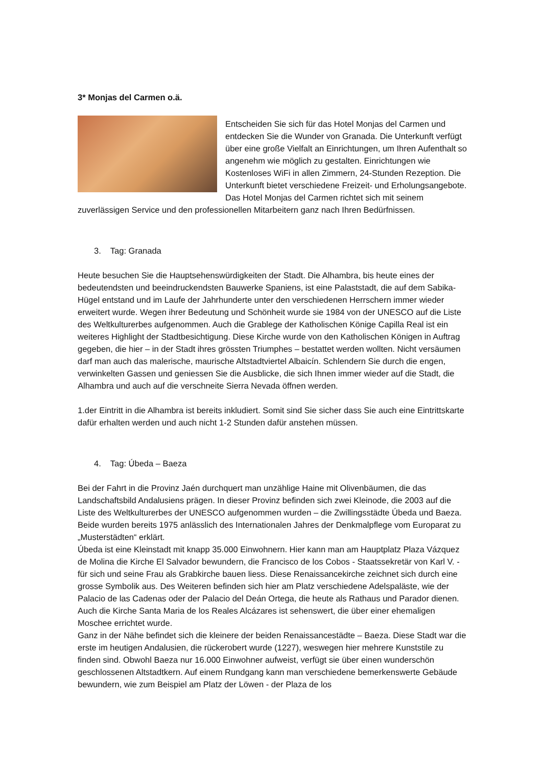3* Monjas del Carmen o.ä.
Entscheiden Sie sich für das Hotel Monjas del Carmen und entdecken Sie die Wunder von Granada. Die Unterkunft verfügt über eine große Vielfalt an Einrichtungen, um Ihren Aufenthalt so angenehm wie möglich zu gestalten. Einrichtungen wie Kostenloses WiFi in allen Zimmern, 24-Stunden Rezeption. Die Unterkunft bietet verschiedene Freizeit- und Erholungsangebote. Das Hotel Monjas del Carmen richtet sich mit seinem zuverlässigen Service und den professionellen Mitarbeitern ganz nach Ihren Bedürfnissen.
3. Tag: Granada
Heute besuchen Sie die Hauptsehenswürdigkeiten der Stadt. Die Alhambra, bis heute eines der bedeutendsten und beeindruckendsten Bauwerke Spaniens, ist eine Palaststadt, die auf dem Sabika-Hügel entstand und im Laufe der Jahrhunderte unter den verschiedenen Herrschern immer wieder erweitert wurde. Wegen ihrer Bedeutung und Schönheit wurde sie 1984 von der UNESCO auf die Liste des Weltkulturerbes aufgenommen. Auch die Grablege der Katholischen Könige Capilla Real ist ein weiteres Highlight der Stadtbesichtigung. Diese Kirche wurde von den Katholischen Königen in Auftrag gegeben, die hier – in der Stadt ihres grössten Triumphes – bestattet werden wollten. Nicht versäumen darf man auch das malerische, maurische Altstadtviertel Albaicín. Schlendern Sie durch die engen, verwinkelten Gassen und geniessen Sie die Ausblicke, die sich Ihnen immer wieder auf die Stadt, die Alhambra und auch auf die verschneite Sierra Nevada öffnen werden.
1.der Eintritt in die Alhambra ist bereits inkludiert. Somit sind Sie sicher dass Sie auch eine Eintrittskarte dafür erhalten werden und auch nicht 1-2 Stunden dafür anstehen müssen.
4. Tag: Úbeda – Baeza
Bei der Fahrt in die Provinz Jaén durchquert man unzählige Haine mit Olivenbäumen, die das Landschaftsbild Andalusiens prägen. In dieser Provinz befinden sich zwei Kleinode, die 2003 auf die Liste des Weltkulturerbes der UNESCO aufgenommen wurden – die Zwillingsstädte Úbeda und Baeza. Beide wurden bereits 1975 anlässlich des Internationalen Jahres der Denkmalpflege vom Europarat zu „Musterstädten“ erklärt.
Úbeda ist eine Kleinstadt mit knapp 35.000 Einwohnern. Hier kann man am Hauptplatz Plaza Vázquez de Molina die Kirche El Salvador bewundern, die Francisco de los Cobos - Staatssekretär von Karl V. - für sich und seine Frau als Grabkirche bauen liess. Diese Renaissancekirche zeichnet sich durch eine grosse Symbolik aus. Des Weiteren befinden sich hier am Platz verschiedene Adelspaläste, wie der Palacio de las Cadenas oder der Palacio del Deán Ortega, die heute als Rathaus und Parador dienen. Auch die Kirche Santa Maria de los Reales Alcázares ist sehenswert, die über einer ehemaligen Moschee errichtet wurde.
Ganz in der Nähe befindet sich die kleinere der beiden Renaissancestädte – Baeza. Diese Stadt war die erste im heutigen Andalusien, die rückerobert wurde (1227), weswegen hier mehrere Kunststile zu finden sind. Obwohl Baeza nur 16.000 Einwohner aufweist, verfügt sie über einen wunderschön geschlossenen Altstadtkern. Auf einem Rundgang kann man verschiedene bemerkenswerte Gebäude bewundern, wie zum Beispiel am Platz der Löwen - der Plaza de los